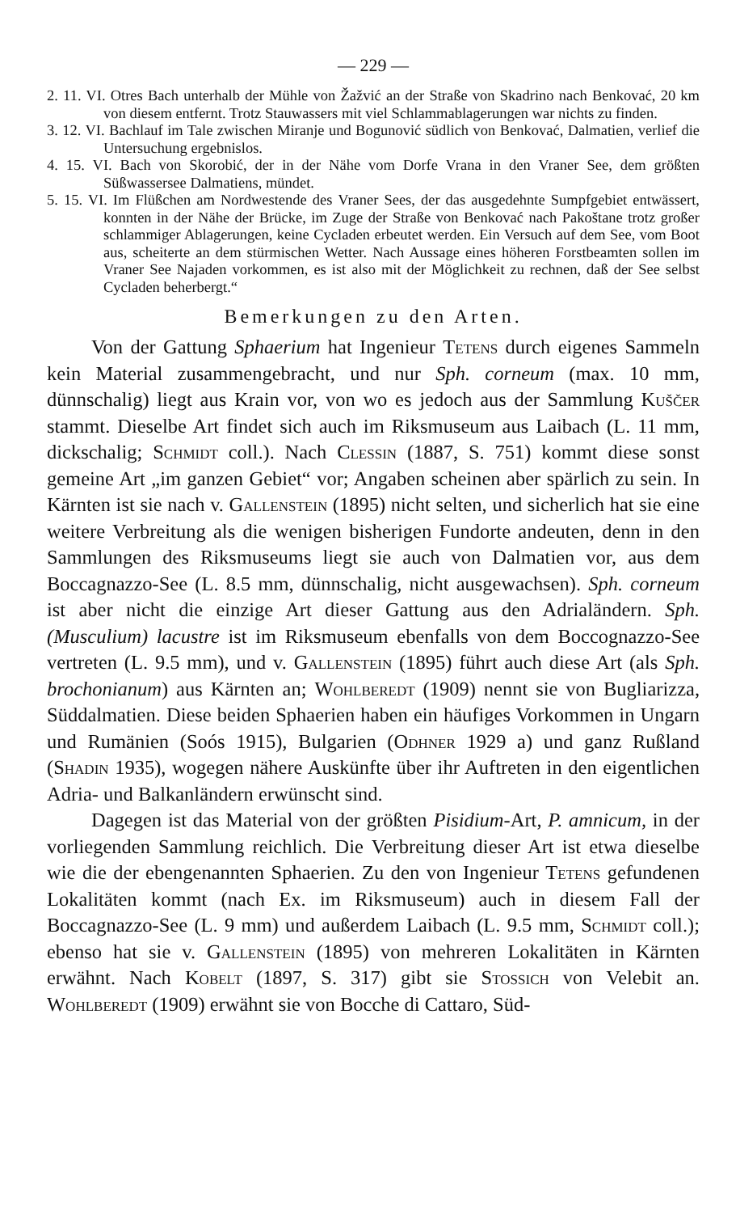— 229 —
2. 11. VI. Otres Bach unterhalb der Mühle von Žažvić an der Straße von Skadrino nach Benkovać, 20 km von diesem entfernt. Trotz Stauwassers mit viel Schlammablagerungen war nichts zu finden.
3. 12. VI. Bachlauf im Tale zwischen Miranje und Bogunović südlich von Benkovać, Dalmatien, verlief die Untersuchung ergebnislos.
4. 15. VI. Bach von Skorobić, der in der Nähe vom Dorfe Vrana in den Vraner See, dem größten Süßwassersee Dalmatiens, mündet.
5. 15. VI. Im Flüßchen am Nordwestende des Vraner Sees, der das ausgedehnte Sumpfgebiet entwässert, konnten in der Nähe der Brücke, im Zuge der Straße von Benkovać nach Pakoštane trotz großer schlammiger Ablagerungen, keine Cycladen erbeutet werden. Ein Versuch auf dem See, vom Boot aus, scheiterte an dem stürmischen Wetter. Nach Aussage eines höheren Forstbeamten sollen im Vraner See Najaden vorkommen, es ist also mit der Möglichkeit zu rechnen, daß der See selbst Cycladen beherbergt.“
Bemerkungen zu den Arten.
Von der Gattung Sphaerium hat Ingenieur Tetens durch eigenes Sammeln kein Material zusammengebracht, und nur Sph. corneum (max. 10 mm, dünnschalig) liegt aus Krain vor, von wo es jedoch aus der Sammlung Kuščer stammt. Dieselbe Art findet sich auch im Riksmuseum aus Laibach (L. 11 mm, dickschalig; Schmidt coll.). Nach Clessin (1887, S. 751) kommt diese sonst gemeine Art „im ganzen Gebiet“ vor; Angaben scheinen aber spärlich zu sein. In Kärnten ist sie nach v. Gallenstein (1895) nicht selten, und sicherlich hat sie eine weitere Verbreitung als die wenigen bisherigen Fundorte andeuten, denn in den Sammlungen des Riksmuseums liegt sie auch von Dalmatien vor, aus dem Boccagnazzo-See (L. 8.5 mm, dünnschalig, nicht ausgewachsen). Sph. corneum ist aber nicht die einzige Art dieser Gattung aus den Adrialändern. Sph. (Musculium) lacustre ist im Riksmuseum ebenfalls von dem Boccognazzo-See vertreten (L. 9.5 mm), und v. Gallenstein (1895) führt auch diese Art (als Sph. brochonianum) aus Kärnten an; Wohlberedt (1909) nennt sie von Bugliarizza, Süddalmatien. Diese beiden Sphaerien haben ein häufiges Vorkommen in Ungarn und Rumänien (Soós 1915), Bulgarien (Odhner 1929 a) und ganz Rußland (Shadin 1935), wogegen nähere Auskünfte über ihr Auftreten in den eigentlichen Adria- und Balkanländern erwünscht sind.
Dagegen ist das Material von der größten Pisidium-Art, P. amnicum, in der vorliegenden Sammlung reichlich. Die Verbreitung dieser Art ist etwa dieselbe wie die der ebengenannten Sphaerien. Zu den von Ingenieur Tetens gefundenen Lokalitäten kommt (nach Ex. im Riksmuseum) auch in diesem Fall der Boccagnazzo-See (L. 9 mm) und außerdem Laibach (L. 9.5 mm, Schmidt coll.); ebenso hat sie v. Gallenstein (1895) von mehreren Lokalitäten in Kärnten erwähnt. Nach Kobelt (1897, S. 317) gibt sie Stossich von Velebit an. Wohlberedt (1909) erwähnt sie von Bocche di Cattaro, Süd-